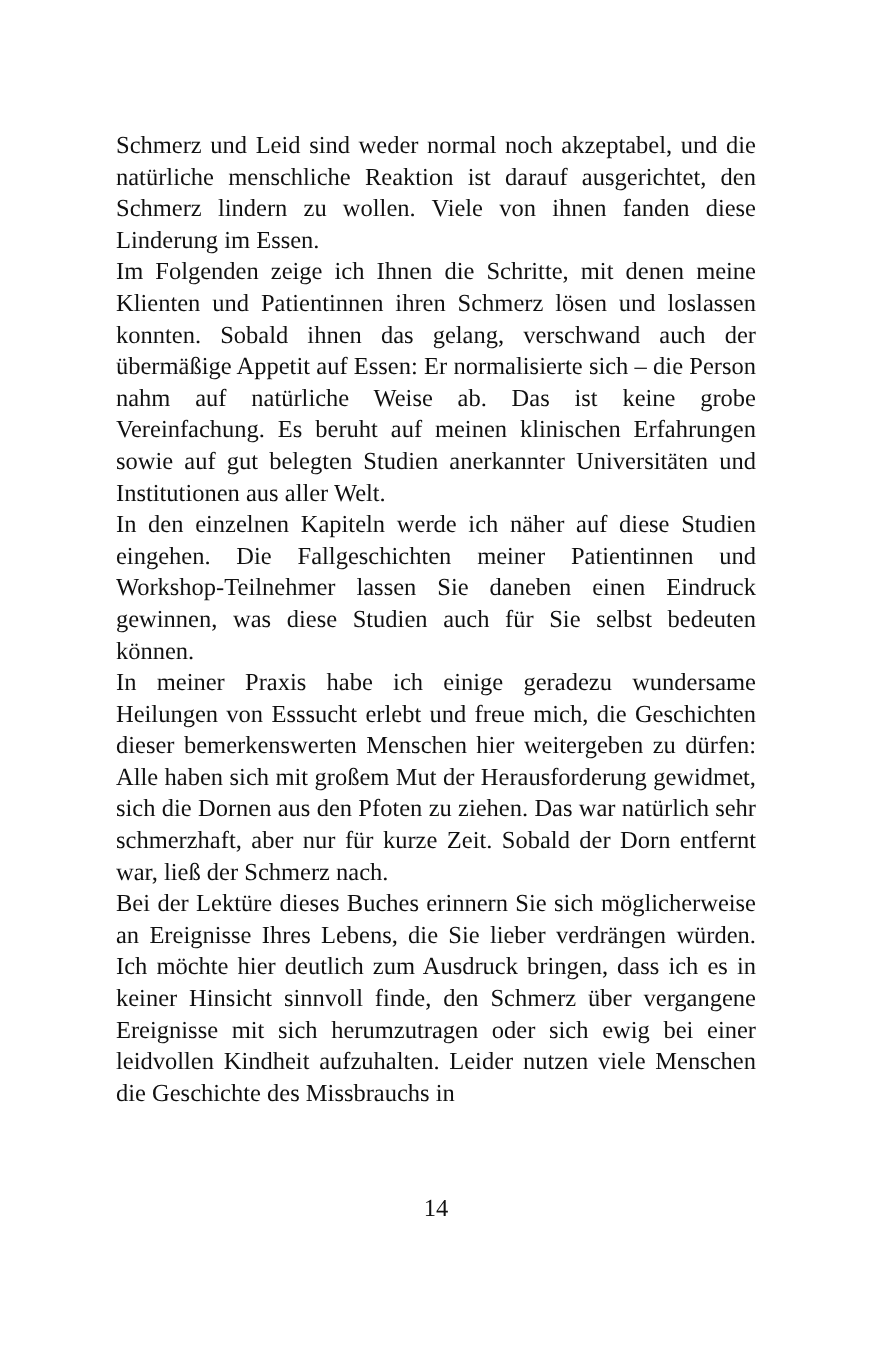Schmerz und Leid sind weder normal noch akzeptabel, und die natürliche menschliche Reaktion ist darauf ausgerichtet, den Schmerz lindern zu wollen. Viele von ihnen fanden diese Linderung im Essen.
Im Folgenden zeige ich Ihnen die Schritte, mit denen meine Klienten und Patientinnen ihren Schmerz lösen und loslassen konnten. Sobald ihnen das gelang, verschwand auch der übermäßige Appetit auf Essen: Er normalisierte sich – die Person nahm auf natürliche Weise ab. Das ist keine grobe Vereinfachung. Es beruht auf meinen klinischen Erfahrungen sowie auf gut belegten Studien anerkannter Universitäten und Institutionen aus aller Welt.
In den einzelnen Kapiteln werde ich näher auf diese Studien eingehen. Die Fallgeschichten meiner Patientinnen und Workshop-Teilnehmer lassen Sie daneben einen Eindruck gewinnen, was diese Studien auch für Sie selbst bedeuten können.
In meiner Praxis habe ich einige geradezu wundersame Heilungen von Esssucht erlebt und freue mich, die Geschichten dieser bemerkenswerten Menschen hier weitergeben zu dürfen: Alle haben sich mit großem Mut der Herausforderung gewidmet, sich die Dornen aus den Pfoten zu ziehen. Das war natürlich sehr schmerzhaft, aber nur für kurze Zeit. Sobald der Dorn entfernt war, ließ der Schmerz nach.
Bei der Lektüre dieses Buches erinnern Sie sich möglicherweise an Ereignisse Ihres Lebens, die Sie lieber verdrängen würden. Ich möchte hier deutlich zum Ausdruck bringen, dass ich es in keiner Hinsicht sinnvoll finde, den Schmerz über vergangene Ereignisse mit sich herumzutragen oder sich ewig bei einer leidvollen Kindheit aufzuhalten. Leider nutzen viele Menschen die Geschichte des Missbrauchs in
14